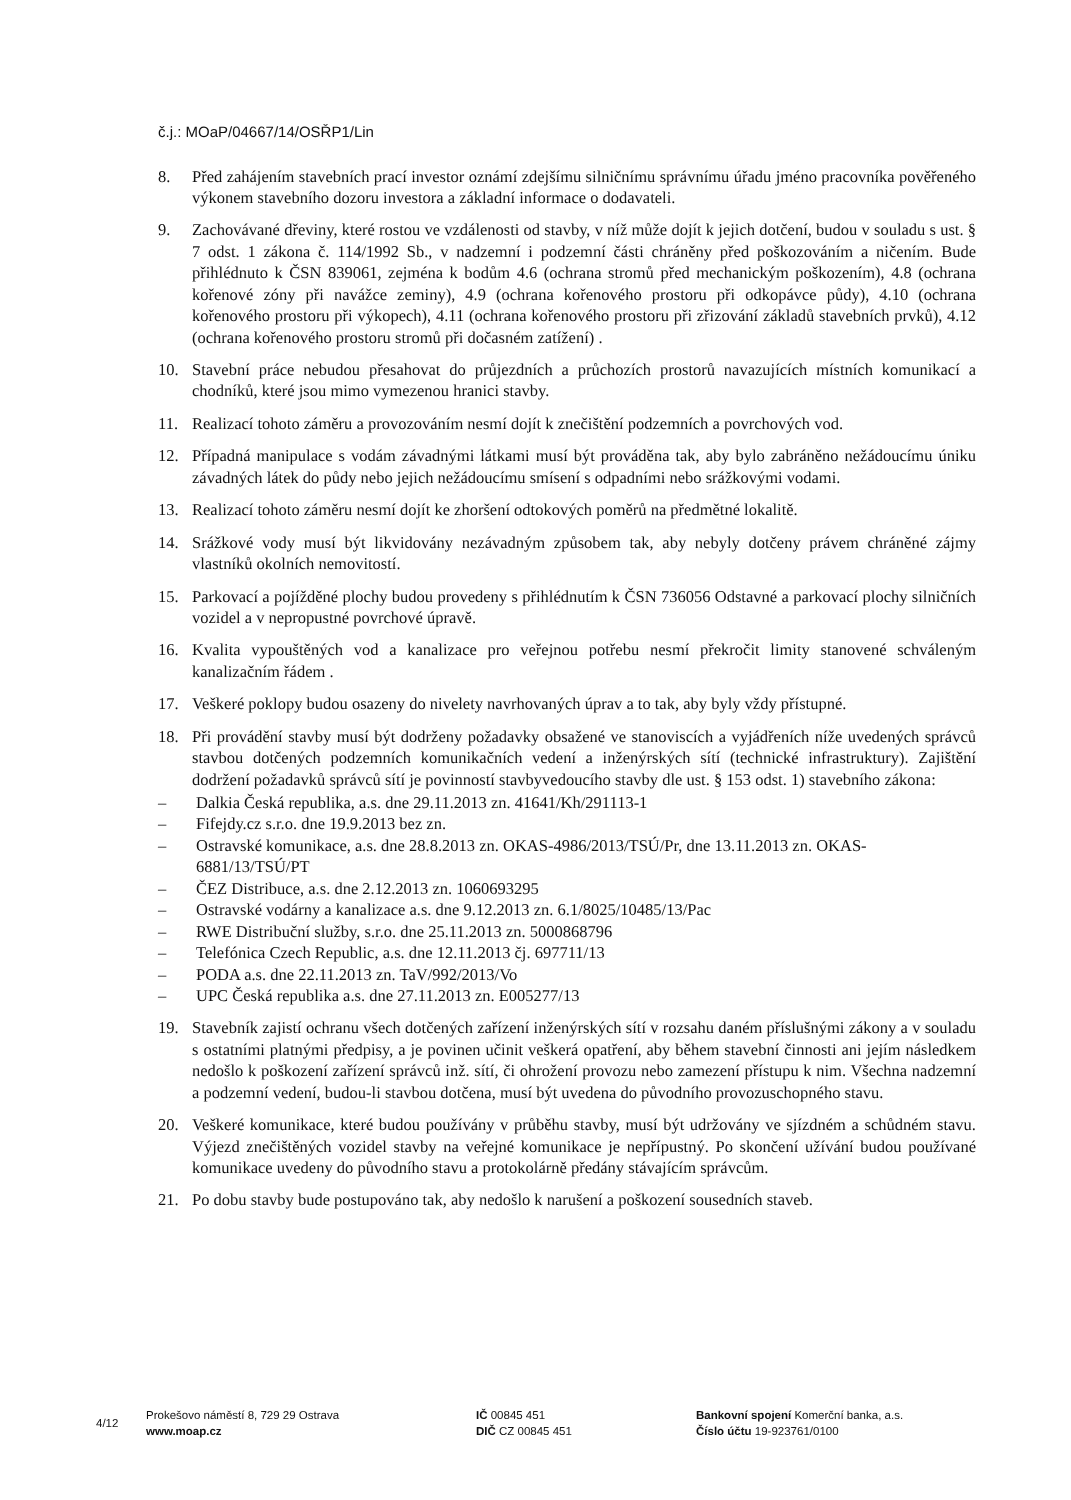č.j.: MOaP/04667/14/OSŘP1/Lin
8. Před zahájením stavebních prací investor oznámí zdejšímu silničnímu správnímu úřadu jméno pracovníka pověřeného výkonem stavebního dozoru investora a základní informace o dodavateli.
9. Zachovávané dřeviny, které rostou ve vzdálenosti od stavby, v níž může dojít k jejich dotčení, budou v souladu s ust. § 7 odst. 1 zákona č. 114/1992 Sb., v nadzemní i podzemní části chráněny před poškozováním a ničením. Bude přihlédnuto k ČSN 839061, zejména k bodům 4.6 (ochrana stromů před mechanickým poškozením), 4.8 (ochrana kořenové zóny při navážce zeminy), 4.9 (ochrana kořenového prostoru při odkopávce půdy), 4.10 (ochrana kořenového prostoru při výkopech), 4.11 (ochrana kořenového prostoru při zřizování základů stavebních prvků), 4.12 (ochrana kořenového prostoru stromů při dočasném zatížení) .
10. Stavební práce nebudou přesahovat do průjezdních a průchozích prostorů navazujících místních komunikací a chodníků, které jsou mimo vymezenou hranici stavby.
11. Realizací tohoto záměru a provozováním nesmí dojít k znečištění podzemních a povrchových vod.
12. Případná manipulace s vodám závadnými látkami musí být prováděna tak, aby bylo zabráněno nežádoucímu úniku závadných látek do půdy nebo jejich nežádoucímu smísení s odpadními nebo srážkovými vodami.
13. Realizací tohoto záměru nesmí dojít ke zhoršení odtokových poměrů na předmětné lokalitě.
14. Srážkové vody musí být likvidovány nezávadným způsobem tak, aby nebyly dotčeny právem chráněné zájmy vlastníků okolních nemovitostí.
15. Parkovací a pojížděné plochy budou provedeny s přihlédnutím k ČSN 736056 Odstavné a parkovací plochy silničních vozidel a v nepropustné povrchové úpravě.
16. Kvalita vypouštěných vod a kanalizace pro veřejnou potřebu nesmí překročit limity stanovené schváleným kanalizačním řádem .
17. Veškeré poklopy budou osazeny do nivelety navrhovaných úprav a to tak, aby byly vždy přístupné.
18. Při provádění stavby musí být dodrženy požadavky obsažené ve stanoviscích a vyjádřeních níže uvedených správců stavbou dotčených podzemních komunikačních vedení a inženýrských sítí (technické infrastruktury). Zajištění dodržení požadavků správců sítí je povinností stavbyvedoucího stavby dle ust. § 153 odst. 1) stavebního zákona:
– Dalkia Česká republika, a.s. dne 29.11.2013 zn. 41641/Kh/291113-1
– Fifejdy.cz s.r.o. dne 19.9.2013 bez zn.
– Ostravské komunikace, a.s. dne 28.8.2013 zn. OKAS-4986/2013/TSÚ/Pr, dne 13.11.2013 zn. OKAS-6881/13/TSÚ/PT
– ČEZ Distribuce, a.s. dne 2.12.2013 zn. 1060693295
– Ostravské vodárny a kanalizace a.s. dne 9.12.2013 zn. 6.1/8025/10485/13/Pac
– RWE Distribuční služby, s.r.o. dne 25.11.2013 zn. 5000868796
– Telefónica Czech Republic, a.s. dne 12.11.2013 čj. 697711/13
– PODA a.s. dne 22.11.2013 zn. TaV/992/2013/Vo
– UPC Česká republika a.s. dne 27.11.2013 zn. E005277/13
19. Stavebník zajistí ochranu všech dotčených zařízení inženýrských sítí v rozsahu daném příslušnými zákony a v souladu s ostatními platnými předpisy, a je povinen učinit veškerá opatření, aby během stavební činnosti ani jejím následkem nedošlo k poškození zařízení správců inž. sítí, či ohrožení provozu nebo zamezení přístupu k nim. Všechna nadzemní a podzemní vedení, budou-li stavbou dotčena, musí být uvedena do původního provozuschopného stavu.
20. Veškeré komunikace, které budou používány v průběhu stavby, musí být udržovány ve sjízdném a schůdném stavu. Výjezd znečištěných vozidel stavby na veřejné komunikace je nepřípustný. Po skončení užívání budou používané komunikace uvedeny do původního stavu a protokolárně předány stávajícím správcům.
21. Po dobu stavby bude postupováno tak, aby nedošlo k narušení a poškození sousedních staveb.
4/12
Prokešovo náměstí 8, 729 29 Ostrava
www.moap.cz
IČ 00845 451
DIČ CZ 00845 451
Bankovní spojení Komerční banka, a.s.
Číslo účtu 19-923761/0100